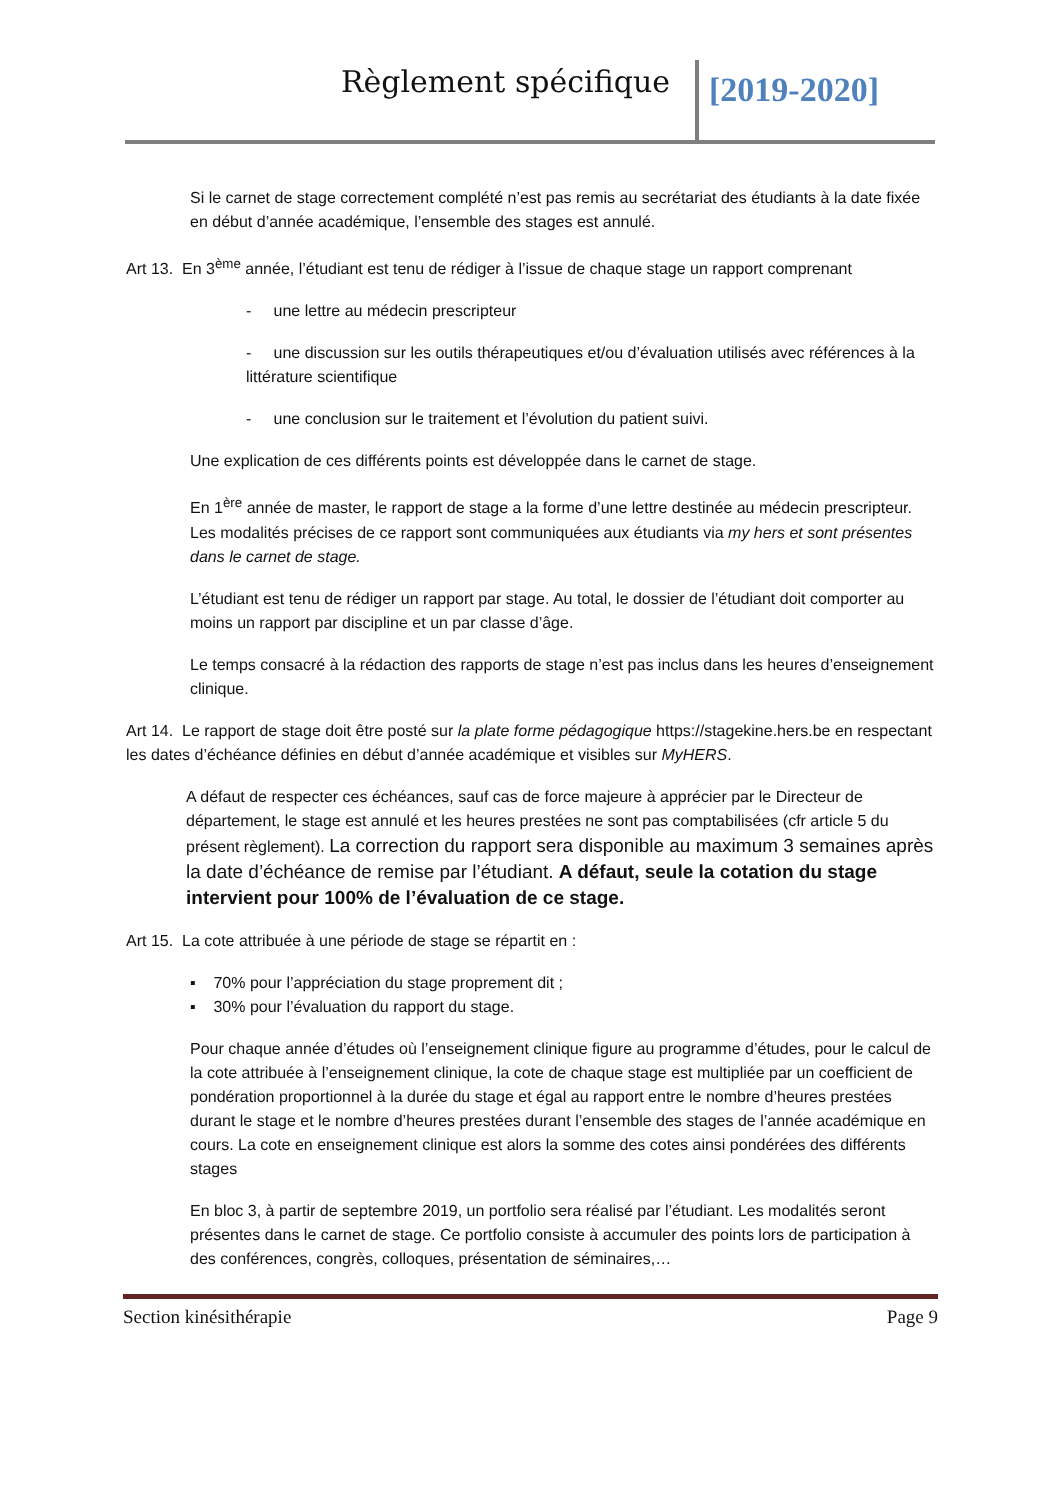Règlement spécifique [2019-2020]
Si le carnet de stage correctement complété n’est pas remis au secrétariat des étudiants à la date fixée en début d’année académique, l’ensemble des stages est annulé.
Art 13. En 3<sup>ème</sup> année, l’étudiant est tenu de rédiger à l’issue de chaque stage un rapport comprenant
- une lettre au médecin prescripteur
- une discussion sur les outils thérapeutiques et/ou d’évaluation utilisés avec références à la littérature scientifique
- une conclusion sur le traitement et l’évolution du patient suivi.
Une explication de ces différents points est développée dans le carnet de stage.
En 1<sup>ère</sup> année de master, le rapport de stage a la forme d’une lettre destinée au médecin prescripteur. Les modalités précises de ce rapport sont communiquées aux étudiants via my hers et sont présentes dans le carnet de stage.
L’étudiant est tenu de rédiger un rapport par stage. Au total, le dossier de l’étudiant doit comporter au moins un rapport par discipline et un par classe d’âge.
Le temps consacré à la rédaction des rapports de stage n’est pas inclus dans les heures d’enseignement clinique.
Art 14. Le rapport de stage doit être posté sur la plate forme pédagogique https://stagekine.hers.be en respectant les dates d’échéance définies en début d’année académique et visibles sur MyHERS.
A défaut de respecter ces échéances, sauf cas de force majeure à apprécier par le Directeur de département, le stage est annulé et les heures prestées ne sont pas comptabilisées (cfr article 5 du présent règlement). La correction du rapport sera disponible au maximum 3 semaines après la date d’échéance de remise par l’étudiant. A défaut, seule la cotation du stage intervient pour 100% de l’évaluation de ce stage.
Art 15. La cote attribuée à une période de stage se répartit en :
▪ 70% pour l’appréciation du stage proprement dit ;
▪ 30% pour l’évaluation du rapport du stage.
Pour chaque année d’études où l’enseignement clinique figure au programme d’études, pour le calcul de la cote attribuée à l’enseignement clinique, la cote de chaque stage est multipliée par un coefficient de pondération proportionnel à la durée du stage et égal au rapport entre le nombre d’heures prestées durant le stage et le nombre d’heures prestées durant l’ensemble des stages de l’année académique en cours. La cote en enseignement clinique est alors la somme des cotes ainsi pondérées des différents stages
En bloc 3, à partir de septembre 2019, un portfolio sera réalisé par l’étudiant. Les modalités seront présentes dans le carnet de stage. Ce portfolio consiste à accumuler des points lors de participation à des conférences, congrès, colloques, présentation de séminaires,…
Section kinésithérapie Page 9